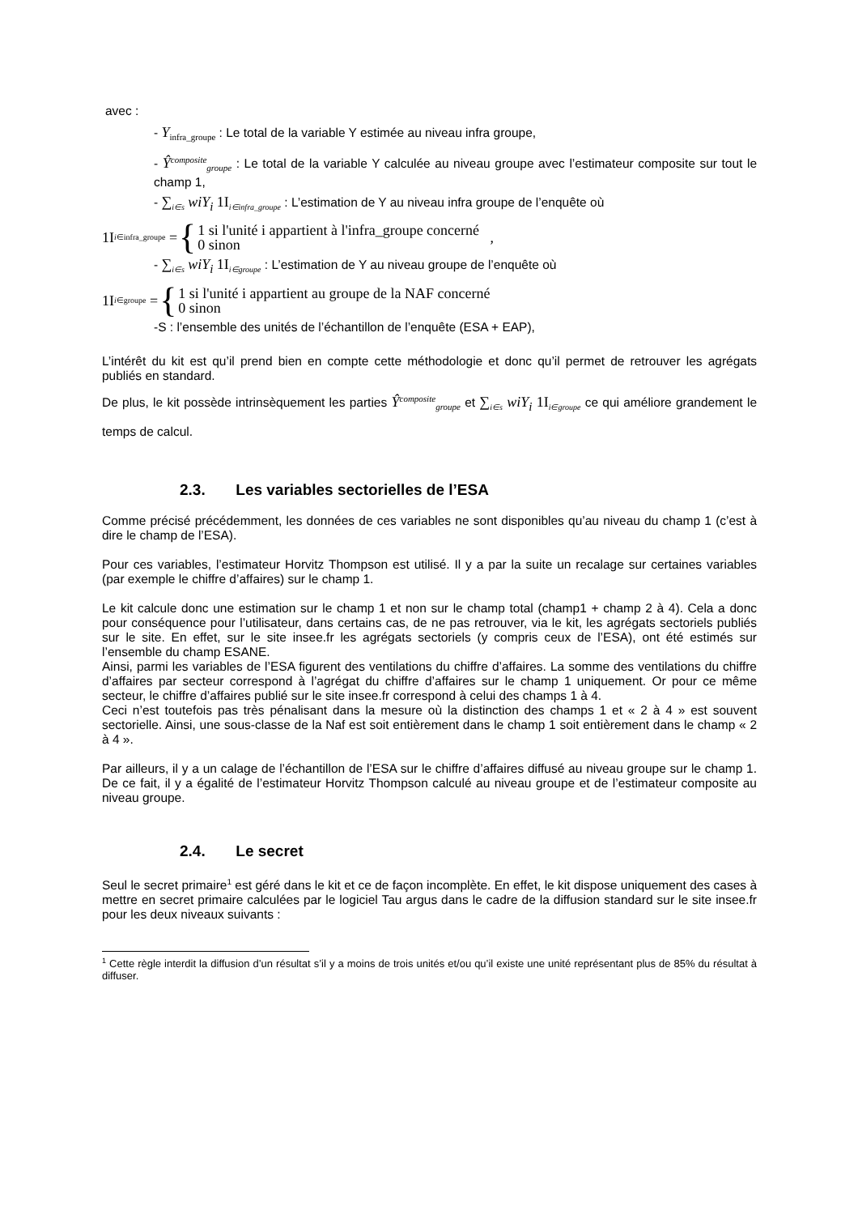avec :
- Y<sub>infra_groupe</sub> : Le total de la variable Y estimée au niveau infra groupe,
- Ŷ<sup>composite</sup><sub>groupe</sub> : Le total de la variable Y calculée au niveau groupe avec l’estimateur composite sur tout le champ 1,
- ∑<sub>i∈s</sub> wiY<sub>i</sub> 1I<sub>i∈infra_groupe</sub> : L’estimation de Y au niveau infra groupe de l’enquête où
1I<sub>i∈infra_groupe</sub> = { 1 si l'unité i appartient à l'infra_groupe concerné
0 sinon ,
- ∑<sub>i∈s</sub> wiY<sub>i</sub> 1I<sub>i∈groupe</sub> : L’estimation de Y au niveau groupe de l’enquête où
1I<sub>i∈groupe</sub> = { 1 si l'unité i appartient au groupe de la NAF concerné
0 sinon
-S : l’ensemble des unités de l’échantillon de l’enquête (ESA + EAP),
L’intérêt du kit est qu’il prend bien en compte cette méthodologie et donc qu’il permet de retrouver les agrégats publiés en standard.
De plus, le kit possède intrinsèquement les parties Ŷ<sup>composite</sup><sub>groupe</sub> et ∑<sub>i∈s</sub> wiY<sub>i</sub> 1I<sub>i∈groupe</sub> ce qui améliore grandement le temps de calcul.
2.3. Les variables sectorielles de l’ESA
Comme précisé précédemment, les données de ces variables ne sont disponibles qu’au niveau du champ 1 (c’est à dire le champ de l’ESA).
Pour ces variables, l’estimateur Horvitz Thompson est utilisé. Il y a par la suite un recalage sur certaines variables (par exemple le chiffre d’affaires) sur le champ 1.
Le kit calcule donc une estimation sur le champ 1 et non sur le champ total (champ1 + champ 2 à 4). Cela a donc pour conséquence pour l’utilisateur, dans certains cas, de ne pas retrouver, via le kit, les agrégats sectoriels publiés sur le site. En effet, sur le site insee.fr les agrégats sectoriels (y compris ceux de l’ESA), ont été estimés sur l’ensemble du champ ESANE.
Ainsi, parmi les variables de l’ESA figurent des ventilations du chiffre d’affaires. La somme des ventilations du chiffre d’affaires par secteur correspond à l’agrégat du chiffre d’affaires sur le champ 1 uniquement. Or pour ce même secteur, le chiffre d’affaires publié sur le site insee.fr correspond à celui des champs 1 à 4.
Ceci n’est toutefois pas très pénalisant dans la mesure où la distinction des champs 1 et « 2 à 4 » est souvent sectorielle. Ainsi, une sous-classe de la Naf est soit entièrement dans le champ 1 soit entièrement dans le champ « 2 à 4 ».
Par ailleurs, il y a un calage de l’échantillon de l’ESA sur le chiffre d’affaires diffusé au niveau groupe sur le champ 1. De ce fait, il y a égalité de l’estimateur Horvitz Thompson calculé au niveau groupe et de l’estimateur composite au niveau groupe.
2.4. Le secret
Seul le secret primaire<sup>1</sup> est géré dans le kit et ce de façon incomplète. En effet, le kit dispose uniquement des cases à mettre en secret primaire calculées par le logiciel Tau argus dans le cadre de la diffusion standard sur le site insee.fr pour les deux niveaux suivants :
<sup>1</sup> Cette règle interdit la diffusion d’un résultat s’il y a moins de trois unités et/ou qu’il existe une unité représentant plus de 85% du résultat à diffuser.